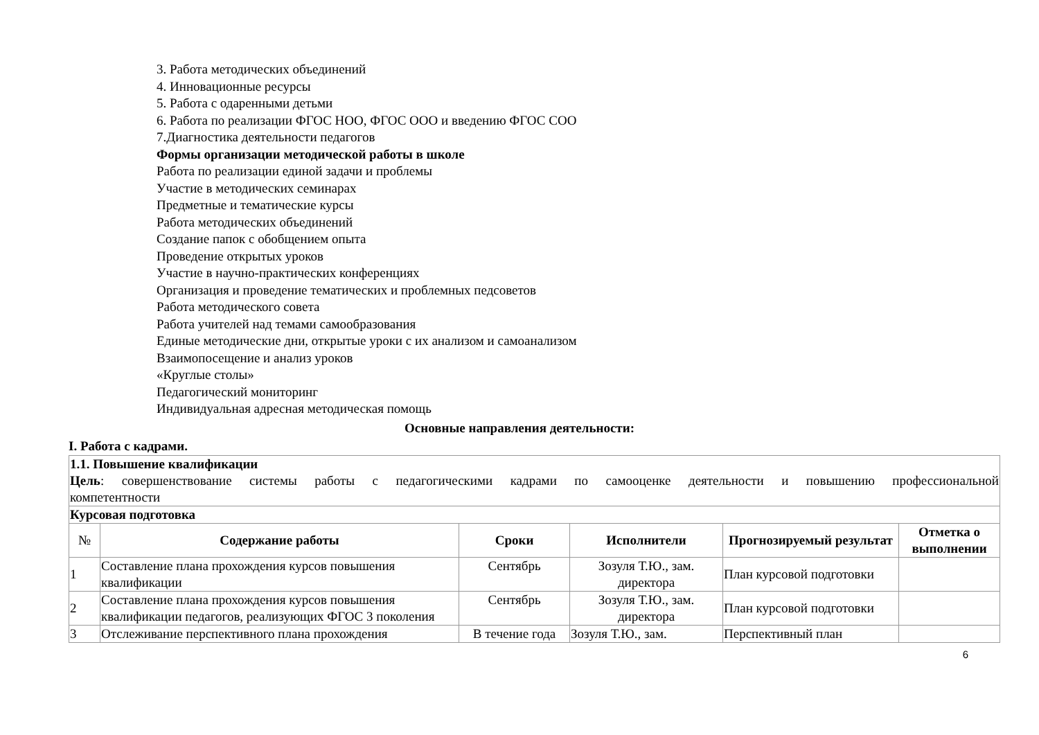3. Работа методических объединений
4. Инновационные ресурсы
5. Работа с одаренными детьми
6. Работа по реализации ФГОС НОО, ФГОС ООО и введению ФГОС СОО
7.Диагностика деятельности педагогов
Формы организации методической работы в школе
Работа по реализации единой задачи и проблемы
Участие в методических семинарах
Предметные и тематические курсы
Работа методических объединений
Создание папок с обобщением опыта
Проведение открытых уроков
Участие в научно-практических конференциях
Организация и проведение тематических и проблемных педсоветов
Работа методического совета
Работа учителей над темами самообразования
Единые методические дни, открытые уроки с их анализом и самоанализом
Взаимопосещение и анализ уроков
«Круглые столы»
Педагогический мониторинг
Индивидуальная адресная методическая помощь
Основные направления деятельности:
I. Работа с кадрами.
| 1.1. Повышение квалификации Цель : совершенствование системы работы с педагогическими кадрами по самооценке деятельности и повышению профессиональной компетентности | | | | | |
| Курсовая подготовка | | | | | |
| № | Содержание работы | Сроки | Исполнители | Прогнозируемый результат | Отметка о выполнении |
| 1 | Составление плана прохождения курсов повышения квалификации | Сентябрь | Зозуля Т.Ю., зам. директора | План курсовой подготовки | |
| 2 | Составление плана прохождения курсов повышения квалификации педагогов, реализующих ФГОС 3 поколения | Сентябрь | Зозуля Т.Ю., зам. директора | План курсовой подготовки | |
| 3 | Отслеживание перспективного плана прохождения | В течение года | Зозуля Т.Ю., зам. | Перспективный план | |
6